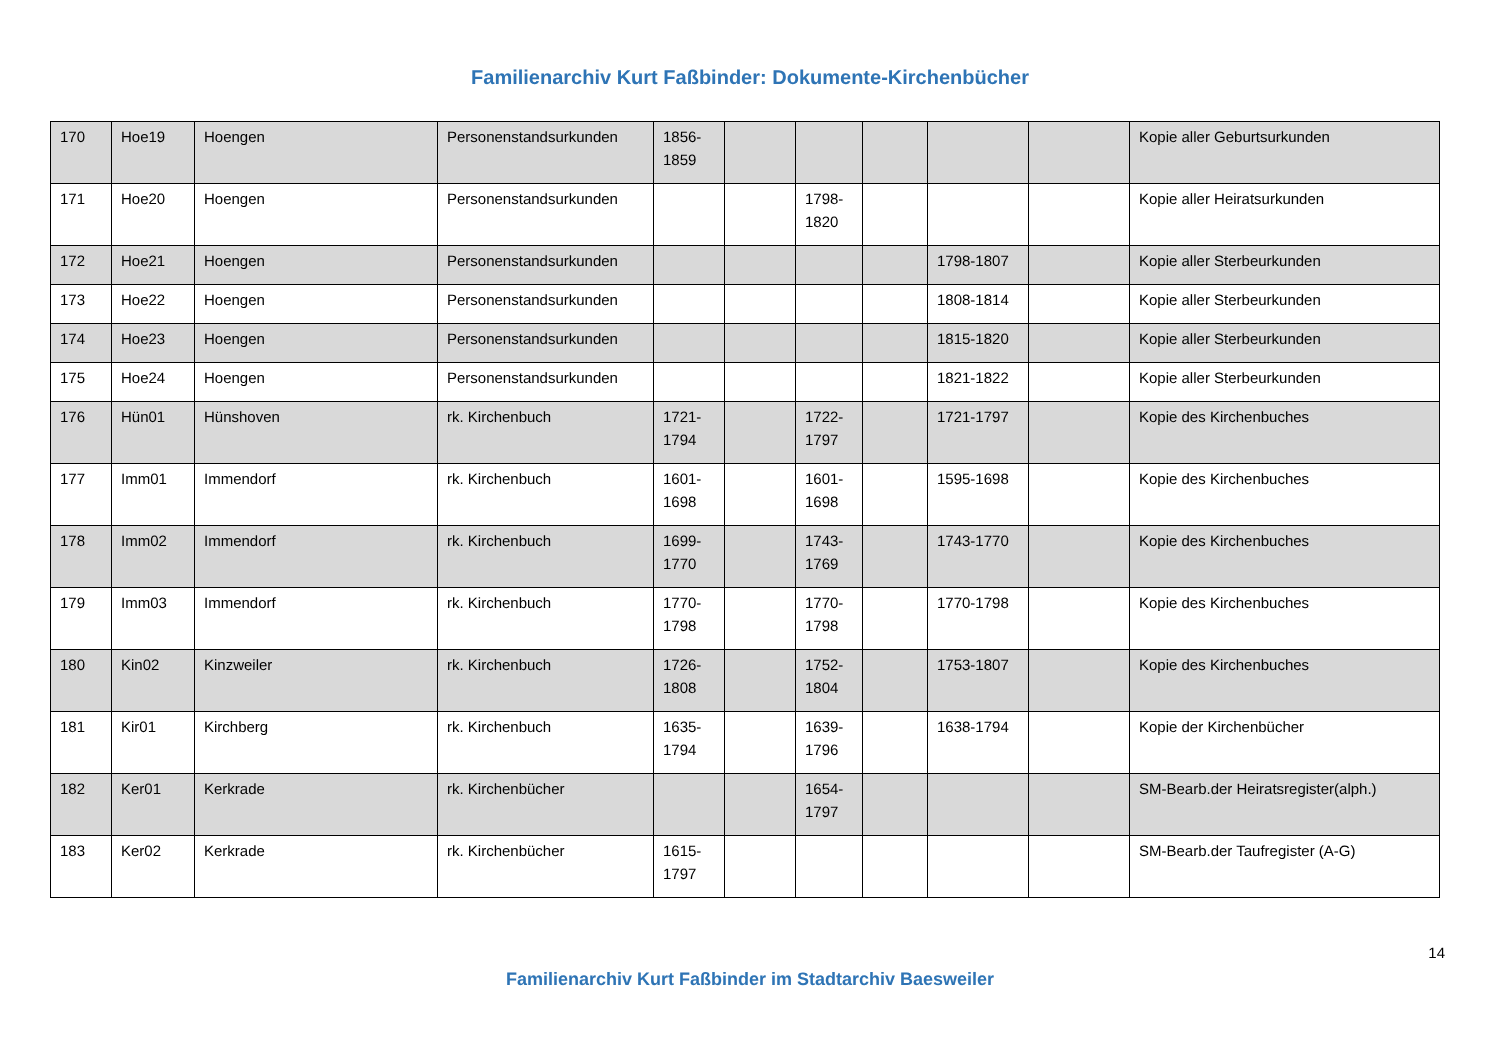Familienarchiv Kurt Faßbinder: Dokumente-Kirchenbücher
| 170 | Hoe19 | Hoengen | Personenstandsurkunden | 1856- 1859 | | | | | | Kopie aller Geburtsurkunden |
| 171 | Hoe20 | Hoengen | Personenstandsurkunden | | | 1798- 1820 | | | | Kopie aller Heiratsurkunden |
| 172 | Hoe21 | Hoengen | Personenstandsurkunden | | | | | 1798-1807 | | Kopie aller Sterbeurkunden |
| 173 | Hoe22 | Hoengen | Personenstandsurkunden | | | | | 1808-1814 | | Kopie aller Sterbeurkunden |
| 174 | Hoe23 | Hoengen | Personenstandsurkunden | | | | | 1815-1820 | | Kopie aller Sterbeurkunden |
| 175 | Hoe24 | Hoengen | Personenstandsurkunden | | | | | 1821-1822 | | Kopie aller Sterbeurkunden |
| 176 | Hün01 | Hünshoven | rk. Kirchenbuch | 1721- 1794 | | 1722- 1797 | | 1721-1797 | | Kopie des Kirchenbuches |
| 177 | Imm01 | Immendorf | rk. Kirchenbuch | 1601- 1698 | | 1601- 1698 | | 1595-1698 | | Kopie des Kirchenbuches |
| 178 | Imm02 | Immendorf | rk. Kirchenbuch | 1699- 1770 | | 1743- 1769 | | 1743-1770 | | Kopie des Kirchenbuches |
| 179 | Imm03 | Immendorf | rk. Kirchenbuch | 1770- 1798 | | 1770- 1798 | | 1770-1798 | | Kopie des Kirchenbuches |
| 180 | Kin02 | Kinzweiler | rk. Kirchenbuch | 1726- 1808 | | 1752- 1804 | | 1753-1807 | | Kopie des Kirchenbuches |
| 181 | Kir01 | Kirchberg | rk. Kirchenbuch | 1635- 1794 | | 1639- 1796 | | 1638-1794 | | Kopie der Kirchenbücher |
| 182 | Ker01 | Kerkrade | rk. Kirchenbücher | | | 1654- 1797 | | | | SM-Bearb.der Heiratsregister(alph.) |
| 183 | Ker02 | Kerkrade | rk. Kirchenbücher | 1615- 1797 | | | | | | SM-Bearb.der Taufregister (A-G) |
14
Familienarchiv Kurt Faßbinder im Stadtarchiv Baesweiler